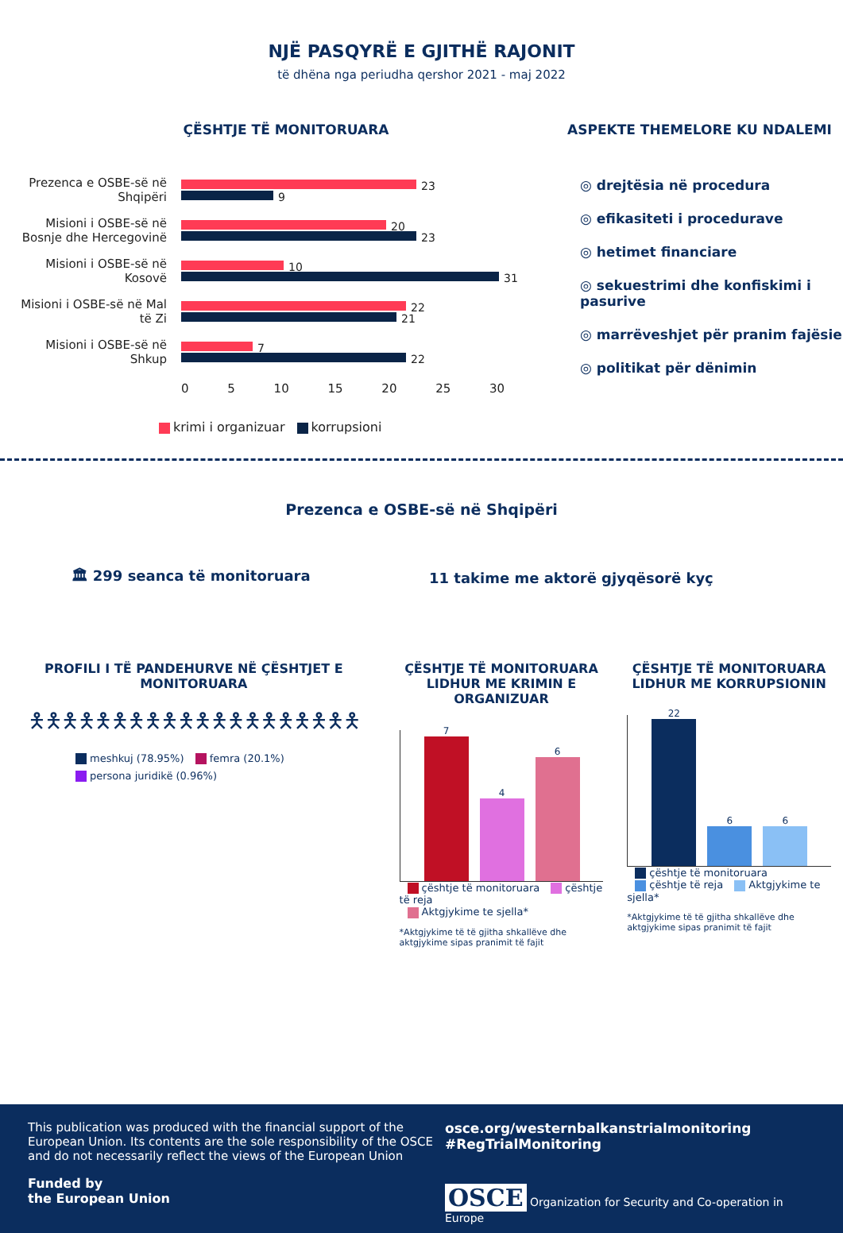NJË PASQYRË E GJITHË RAJONIT
të dhëna nga periudha qershor 2021 - maj 2022
ÇËSHTJE TË MONITORUARA
Prezenca e OSBE-së në Shqipëri
23
9
Misioni i OSBE-së në Bosnje dhe Hercegovinë
20
23
Misioni i OSBE-së në Kosovë
10
31
Misioni i OSBE-së në Mal të Zi
22
21
Misioni i OSBE-së në Shkup
7
22
0 5 10 15 20 25 30
krimi i organizuar korrupsioni
ASPEKTE THEMELORE KU NDALEMI
drejtësia në procedura
efikasiteti i procedurave
hetimet financiare
sekuestrimi dhe konfiskimi i pasurive
marrëveshjet për pranim fajësie
politikat për dënimin
Prezenca e OSBE-së në Shqipëri
🏛 299 seanca të monitoruara
11 takime me aktorë gjyqësorë kyç
PROFILI I TË PANDEHURVE NË ÇËSHTJET E MONITORUARA
🯅🯅🯅🯅🯅🯅🯅🯅🯅🯅🯅🯅🯅🯅🯅🯅🯅🯅🯅🯅
meshkuj (78.95%) femra (20.1%)
persona juridikë (0.96%)
ÇËSHTJE TË MONITORUARA LIDHUR ME KRIMIN E ORGANIZUAR
7
4
6
çështje të monitoruara çështje të reja
Aktgjykime te sjella*
*Aktgjykime të të gjitha shkallëve dhe aktgjykime sipas pranimit të fajit
ÇËSHTJE TË MONITORUARA LIDHUR ME KORRUPSIONIN
22
6
6
çështje të monitoruara
çështje të reja Aktgjykime te sjella*
*Aktgjykime të të gjitha shkallëve dhe aktgjykime sipas pranimit të fajit
This publication was produced with the financial support of the European Union. Its contents are the sole responsibility of the OSCE and do not necessarily reflect the views of the European Union
Funded by
the European Union
osce.org/westernbalkanstrialmonitoring
#RegTrialMonitoring
OSCE Organization for Security and Co-operation in Europe